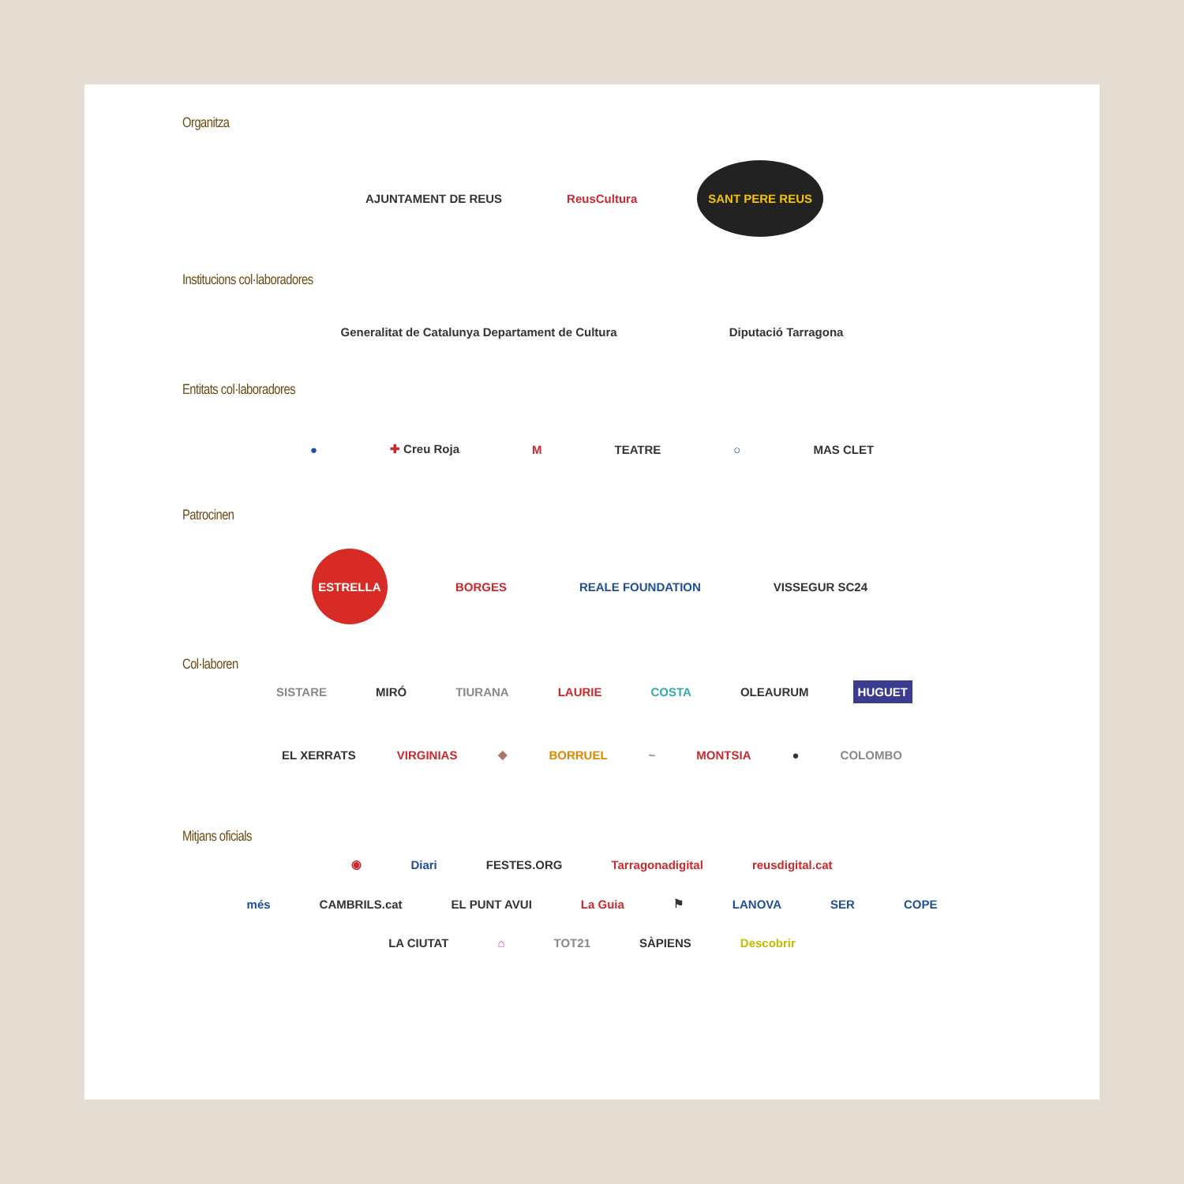Organitza
AJUNTAMENT DE REUS ReusCultura SANT PERE REUS
Institucions col·laboradores
Generalitat de Catalunya Departament de Cultura Diputació Tarragona
Entitats col·laboradores
● ✚ Creu Roja M TEATRE ○ MAS CLET
Patrocinen
ESTRELLA
BORGES REALE FOUNDATION VISSEGUR SC24
Col·laboren
SISTARE MIRÓ TIURANA LAURIE COSTA OLEAURUM HUGUET
EL XERRATS VIRGINIAS ◆ BORRUEL ~ MONTSIA ● COLOMBO
Mitjans oficials
◉ Diari FESTES.ORG Tarragonadigital reusdigital.cat
més CAMBRILS.cat EL PUNT AVUI La Guia ⚑ LANOVA SER COPE
LA CIUTAT ⌂ TOT21 SÀPIENS Descobrir